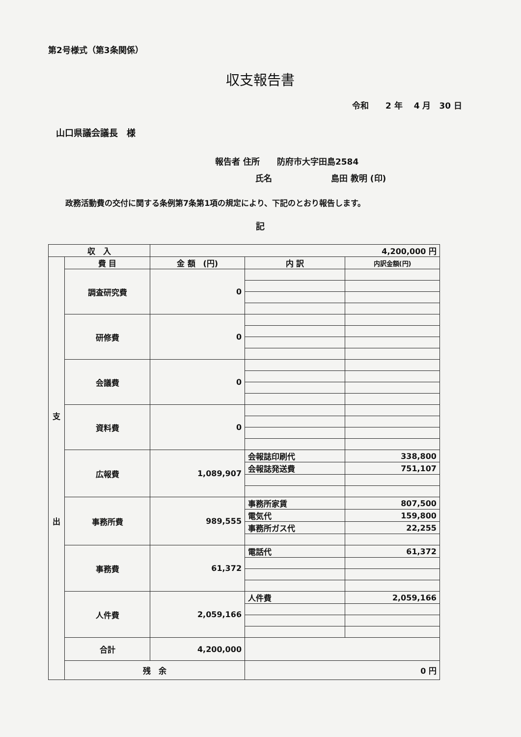第2号様式（第3条関係）
収支報告書
令和　　2 年　 4 月　30 日
山口県議会議長　様
報告者 住所 防府市大字田島2584
氏名 島田 教明 (印)
政務活動費の交付に関する条例第7条第1項の規定により、下記のとおり報告します。
記
| 収 入 | | 4,200,000 円 | | |
| 支 出 | 費 目 | 金 額 (円) | 内 訳 | 内訳金額(円) |
| | 調査研究費 | 0 | | |
| | 研修費 | 0 | | |
| | 会議費 | 0 | | |
| | 資料費 | 0 | | |
| | 広報費 | 1,089,907 | 会報誌印刷代 | 338,800 |
| | | | 会報誌発送費 | 751,107 |
| | 事務所費 | 989,555 | 事務所家賃 | 807,500 |
| | | | 電気代 | 159,800 |
| | | | 事務所ガス代 | 22,255 |
| | 事務費 | 61,372 | 電話代 | 61,372 |
| | 人件費 | 2,059,166 | 人件費 | 2,059,166 |
| | 合計 | 4,200,000 | | |
| | 残 余 | | 0 円 | |